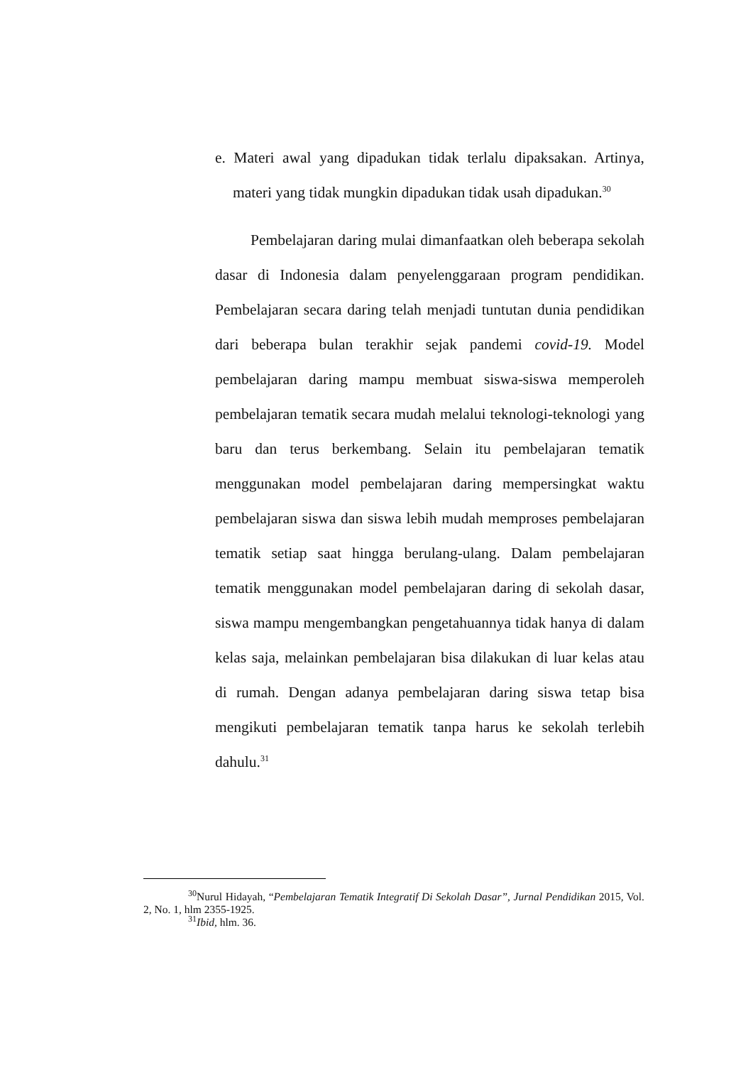e. Materi awal yang dipadukan tidak terlalu dipaksakan. Artinya, materi yang tidak mungkin dipadukan tidak usah dipadukan.<sup>30</sup>
Pembelajaran daring mulai dimanfaatkan oleh beberapa sekolah dasar di Indonesia dalam penyelenggaraan program pendidikan. Pembelajaran secara daring telah menjadi tuntutan dunia pendidikan dari beberapa bulan terakhir sejak pandemi covid-19. Model pembelajaran daring mampu membuat siswa-siswa memperoleh pembelajaran tematik secara mudah melalui teknologi-teknologi yang baru dan terus berkembang. Selain itu pembelajaran tematik menggunakan model pembelajaran daring mempersingkat waktu pembelajaran siswa dan siswa lebih mudah memproses pembelajaran tematik setiap saat hingga berulang-ulang. Dalam pembelajaran tematik menggunakan model pembelajaran daring di sekolah dasar, siswa mampu mengembangkan pengetahuannya tidak hanya di dalam kelas saja, melainkan pembelajaran bisa dilakukan di luar kelas atau di rumah. Dengan adanya pembelajaran daring siswa tetap bisa mengikuti pembelajaran tematik tanpa harus ke sekolah terlebih dahulu.<sup>31</sup>
<sup>30</sup> Nurul Hidayah, “Pembelajaran Tematik Integratif Di Sekolah Dasar”, Jurnal Pendidikan 2015, Vol. 2, No. 1, hlm 2355-1925.
<sup>31</sup> Ibid, hlm. 36.